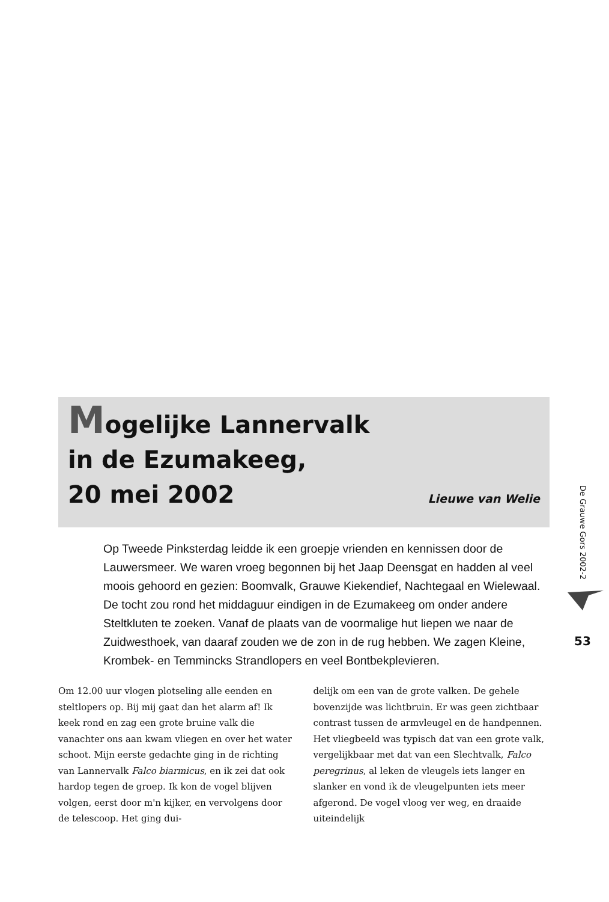De Grauwe Gors 2002-2
53
Mogelijke Lannervalk
in de Ezumakeeg,
20 mei 2002
Lieuwe van Welie
Op Tweede Pinksterdag leidde ik een groepje vrienden en kennissen door de Lauwersmeer. We waren vroeg begonnen bij het Jaap Deensgat en hadden al veel moois gehoord en gezien: Boomvalk, Grauwe Kiekendief, Nachtegaal en Wielewaal. De tocht zou rond het middaguur eindigen in de Ezumakeeg om onder andere Steltkluten te zoeken. Vanaf de plaats van de voormalige hut liepen we naar de Zuidwesthoek, van daaraf zouden we de zon in de rug hebben. We zagen Kleine, Krombek- en Temmincks Strandlopers en veel Bontbekplevieren.
Om 12.00 uur vlogen plotseling alle eenden en steltlopers op. Bij mij gaat dan het alarm af! Ik keek rond en zag een grote bruine valk die vanachter ons aan kwam vliegen en over het water schoot. Mijn eerste gedachte ging in de richting van Lannervalk Falco biarmicus, en ik zei dat ook hardop tegen de groep. Ik kon de vogel blijven volgen, eerst door m'n kijker, en vervolgens door de telescoop. Het ging dui-
delijk om een van de grote valken. De gehele bovenzijde was lichtbruin. Er was geen zichtbaar contrast tussen de armvleugel en de handpennen. Het vliegbeeld was typisch dat van een grote valk, vergelijkbaar met dat van een Slechtvalk, Falco peregrinus, al leken de vleugels iets langer en slanker en vond ik de vleugelpunten iets meer afgerond. De vogel vloog ver weg, en draaide uiteindelijk